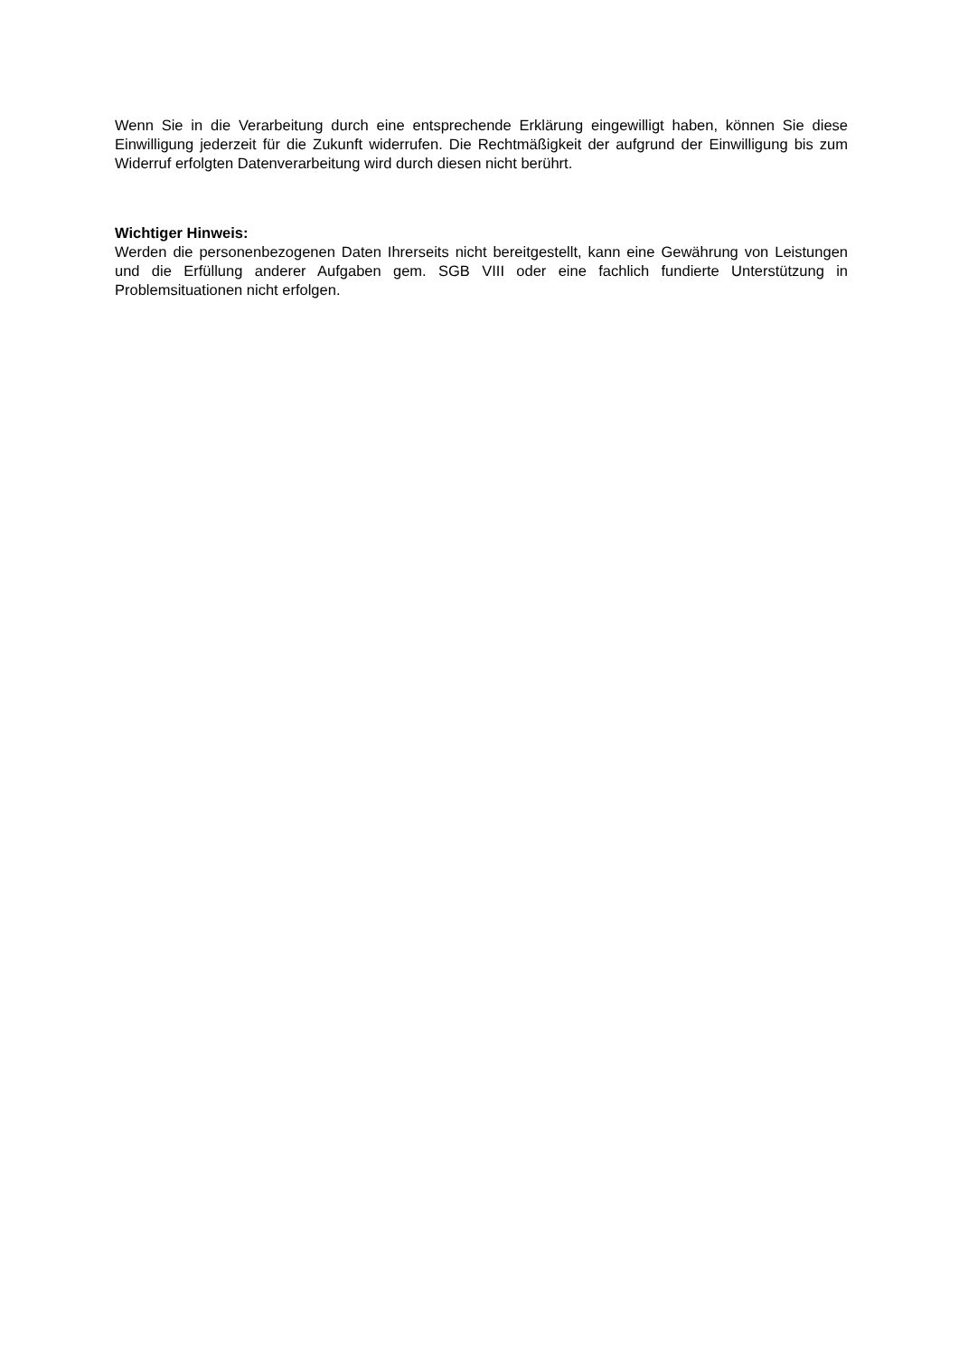Wenn Sie in die Verarbeitung durch eine entsprechende Erklärung eingewilligt haben, können Sie diese Einwilligung jederzeit für die Zukunft widerrufen. Die Rechtmäßigkeit der aufgrund der Einwilligung bis zum Widerruf erfolgten Datenverarbeitung wird durch diesen nicht berührt.
Wichtiger Hinweis:
Werden die personenbezogenen Daten Ihrerseits nicht bereitgestellt, kann eine Gewährung von Leistungen und die Erfüllung anderer Aufgaben gem. SGB VIII oder eine fachlich fundierte Unterstützung in Problemsituationen nicht erfolgen.